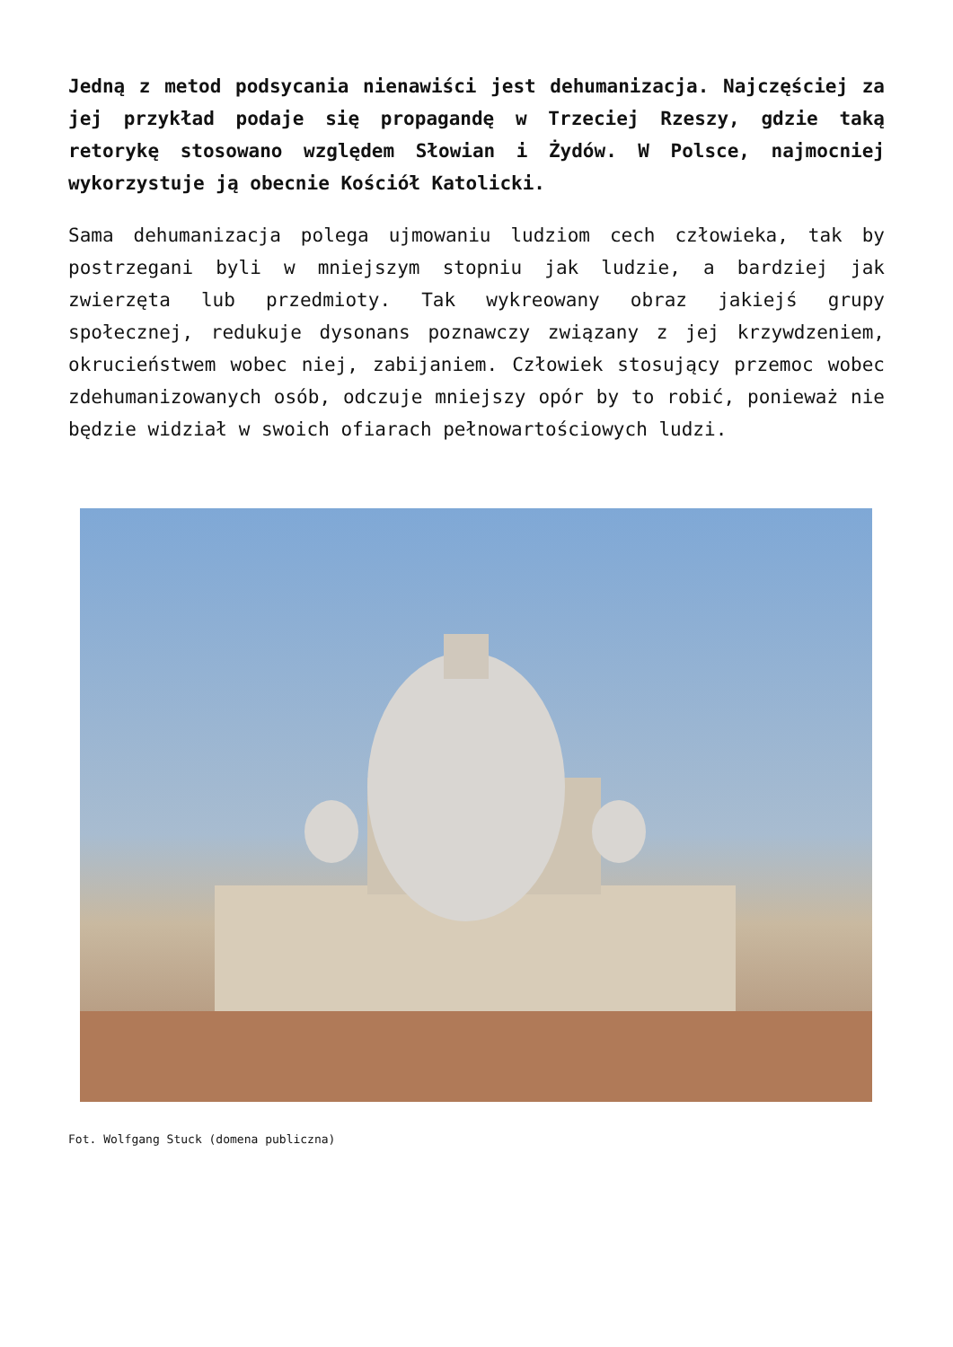Jedną z metod podsycania nienawiści jest dehumanizacja. Najczęściej za jej przykład podaje się propagandę w Trzeciej Rzeszy, gdzie taką retorykę stosowano względem Słowian i Żydów. W Polsce, najmocniej wykorzystuje ją obecnie Kościół Katolicki.
Sama dehumanizacja polega ujmowaniu ludziom cech człowieka, tak by postrzegani byli w mniejszym stopniu jak ludzie, a bardziej jak zwierzęta lub przedmioty. Tak wykreowany obraz jakiejś grupy społecznej, redukuje dysonans poznawczy związany z jej krzywdzeniem, okrucieństwem wobec niej, zabijaniem. Człowiek stosujący przemoc wobec zdehumanizowanych osób, odczuje mniejszy opór by to robić, ponieważ nie będzie widział w swoich ofiarach pełnowartościowych ludzi.
Fot. Wolfgang Stuck (domena publiczna)